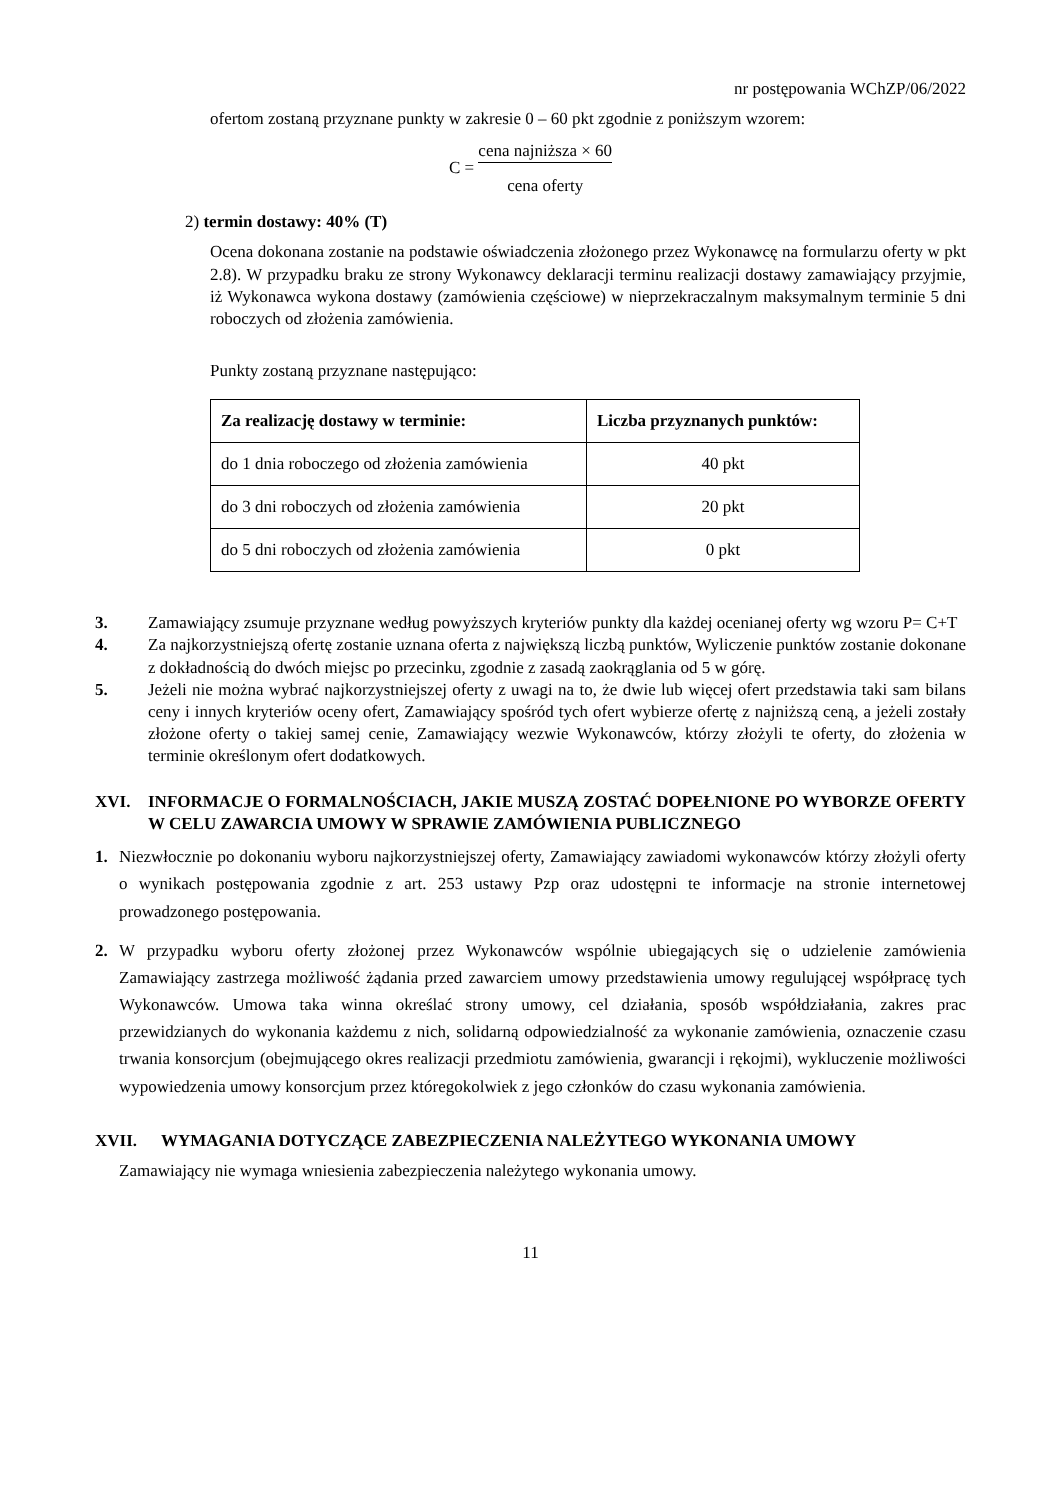nr postępowania WChZP/06/2022
ofertom zostaną przyznane punkty w zakresie 0 – 60 pkt zgodnie z poniższym wzorem:
C =
cena najniższa × 60
cena oferty
2) termin dostawy: 40% (T)
Ocena dokonana zostanie na podstawie oświadczenia złożonego przez Wykonawcę na formularzu oferty w pkt 2.8). W przypadku braku ze strony Wykonawcy deklaracji terminu realizacji dostawy zamawiający przyjmie, iż Wykonawca wykona dostawy (zamówienia częściowe) w nieprzekraczalnym maksymalnym terminie 5 dni roboczych od złożenia zamówienia.
Punkty zostaną przyznane następująco:
| Za realizację dostawy w terminie: | Liczba przyznanych punktów: |
| --- | --- |
| do 1 dnia roboczego od złożenia zamówienia | 40 pkt |
| do 3 dni roboczych od złożenia zamówienia | 20 pkt |
| do 5 dni roboczych od złożenia zamówienia | 0 pkt |
3. Zamawiający zsumuje przyznane według powyższych kryteriów punkty dla każdej ocenianej oferty wg wzoru P= C+T
4. Za najkorzystniejszą ofertę zostanie uznana oferta z największą liczbą punktów, Wyliczenie punktów zostanie dokonane z dokładnością do dwóch miejsc po przecinku, zgodnie z zasadą zaokrąglania od 5 w górę.
5. Jeżeli nie można wybrać najkorzystniejszej oferty z uwagi na to, że dwie lub więcej ofert przedstawia taki sam bilans ceny i innych kryteriów oceny ofert, Zamawiający spośród tych ofert wybierze ofertę z najniższą ceną, a jeżeli zostały złożone oferty o takiej samej cenie, Zamawiający wezwie Wykonawców, którzy złożyli te oferty, do złożenia w terminie określonym ofert dodatkowych.
XVI. INFORMACJE O FORMALNOŚCIACH, JAKIE MUSZĄ ZOSTAĆ DOPEŁNIONE PO WYBORZE OFERTY W CELU ZAWARCIA UMOWY W SPRAWIE ZAMÓWIENIA PUBLICZNEGO
1. Niezwłocznie po dokonaniu wyboru najkorzystniejszej oferty, Zamawiający zawiadomi wykonawców którzy złożyli oferty o wynikach postępowania zgodnie z art. 253 ustawy Pzp oraz udostępni te informacje na stronie internetowej prowadzonego postępowania.
2. W przypadku wyboru oferty złożonej przez Wykonawców wspólnie ubiegających się o udzielenie zamówienia Zamawiający zastrzega możliwość żądania przed zawarciem umowy przedstawienia umowy regulującej współpracę tych Wykonawców. Umowa taka winna określać strony umowy, cel działania, sposób współdziałania, zakres prac przewidzianych do wykonania każdemu z nich, solidarną odpowiedzialność za wykonanie zamówienia, oznaczenie czasu trwania konsorcjum (obejmującego okres realizacji przedmiotu zamówienia, gwarancji i rękojmi), wykluczenie możliwości wypowiedzenia umowy konsorcjum przez któregokolwiek z jego członków do czasu wykonania zamówienia.
XVII. WYMAGANIA DOTYCZĄCE ZABEZPIECZENIA NALEŻYTEGO WYKONANIA UMOWY
Zamawiający nie wymaga wniesienia zabezpieczenia należytego wykonania umowy.
11